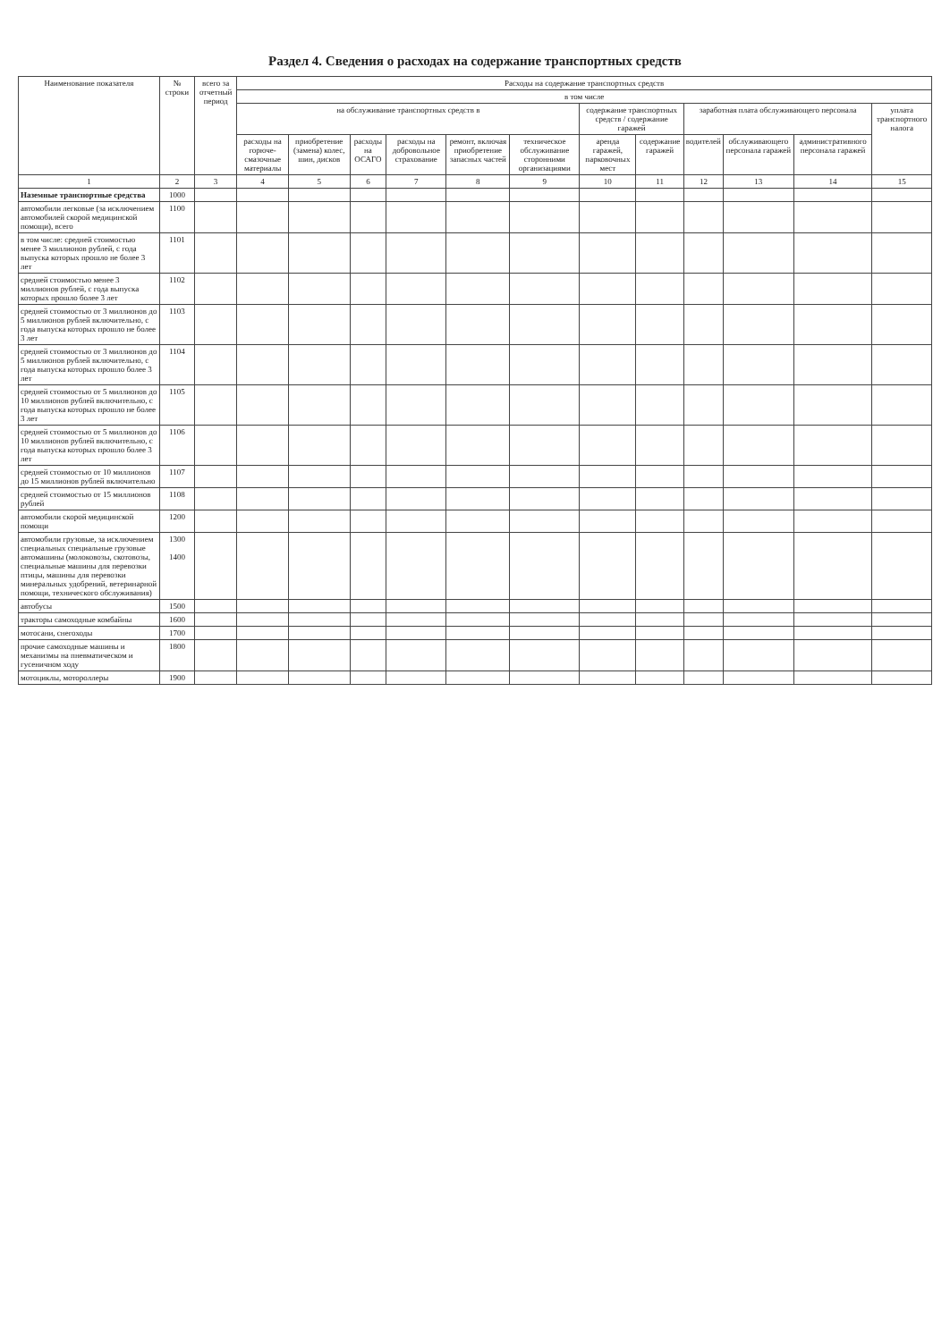Раздел 4. Сведения о расходах на содержание транспортных средств
| Наименование показателя | № строки | всего за отчетный период | Расходы на содержание транспортных средств | | | | | | | | | | | |
| --- | --- | --- | --- | --- | --- | --- | --- | --- | --- | --- | --- | --- | --- | --- |
| | | | в том числе | | | | | | | | | | | |
| | | | на обслуживание транспортных средств в | | | | | | содержание транспортных средств / содержание гаражей | | заработная плата обслуживающего персонала | | | уплата транспортного налога |
| | | | расходы на горюче-смазочные материалы | приобретение (замена) колес, шин, дисков | расходы на ОСАГО | расходы на добровольное страхование | ремонт, включая приобретение запасных частей | техническое обслуживание сторонними организациями | аренда гаражей, парковочных мест | содержание гаражей | водителей | обслуживающего персонала гаражей | административного персонала гаражей | |
| 1 | 2 | 3 | 4 | 5 | 6 | 7 | 8 | 9 | 10 | 11 | 12 | 13 | 14 | 15 |
| Наземные транспортные средства | 1000 | | | | | | | | | | | | | |
| автомобили легковые (за исключением автомобилей скорой медицинской помощи), всего | 1100 | | | | | | | | | | | | | |
| в том числе: средней стоимостью менее 3 миллионов рублей, с года выпуска которых прошло не более 3 лет | 1101 | | | | | | | | | | | | | |
| средней стоимостью менее 3 миллионов рублей, с года выпуска которых прошло более 3 лет | 1102 | | | | | | | | | | | | | |
| средней стоимостью от 3 миллионов до 5 миллионов рублей включительно, с года выпуска которых прошло не более 3 лет | 1103 | | | | | | | | | | | | | |
| средней стоимостью от 3 миллионов до 5 миллионов рублей включительно, с года выпуска которых прошло более 3 лет | 1104 | | | | | | | | | | | | | |
| средней стоимостью от 5 миллионов до 10 миллионов рублей включительно, с года выпуска которых прошло не более 3 лет | 1105 | | | | | | | | | | | | | |
| средней стоимостью от 5 миллионов до 10 миллионов рублей включительно, с года выпуска которых прошло более 3 лет | 1106 | | | | | | | | | | | | | |
| средней стоимостью от 10 миллионов до 15 миллионов рублей включительно | 1107 | | | | | | | | | | | | | |
| средней стоимостью от 15 миллионов рублей | 1108 | | | | | | | | | | | | | |
| автомобили скорой медицинской помощи | 1200 | | | | | | | | | | | | | |
| автомобили грузовые, за исключением специальных специальные грузовые автомашины (молоковозы, скотовозы, специальные машины для перевозки птицы, машины для перевозки минеральных удобрений, ветеринарной помощи, технического обслуживания) | 1300 1400 | | | | | | | | | | | | | |
| автобусы | 1500 | | | | | | | | | | | | | |
| тракторы самоходные комбайны | 1600 | | | | | | | | | | | | | |
| мотосани, снегоходы | 1700 | | | | | | | | | | | | | |
| прочие самоходные машины и механизмы на пневматическом и гусеничном ходу | 1800 | | | | | | | | | | | | | |
| мотоциклы, мотороллеры | 1900 | | | | | | | | | | | | | |